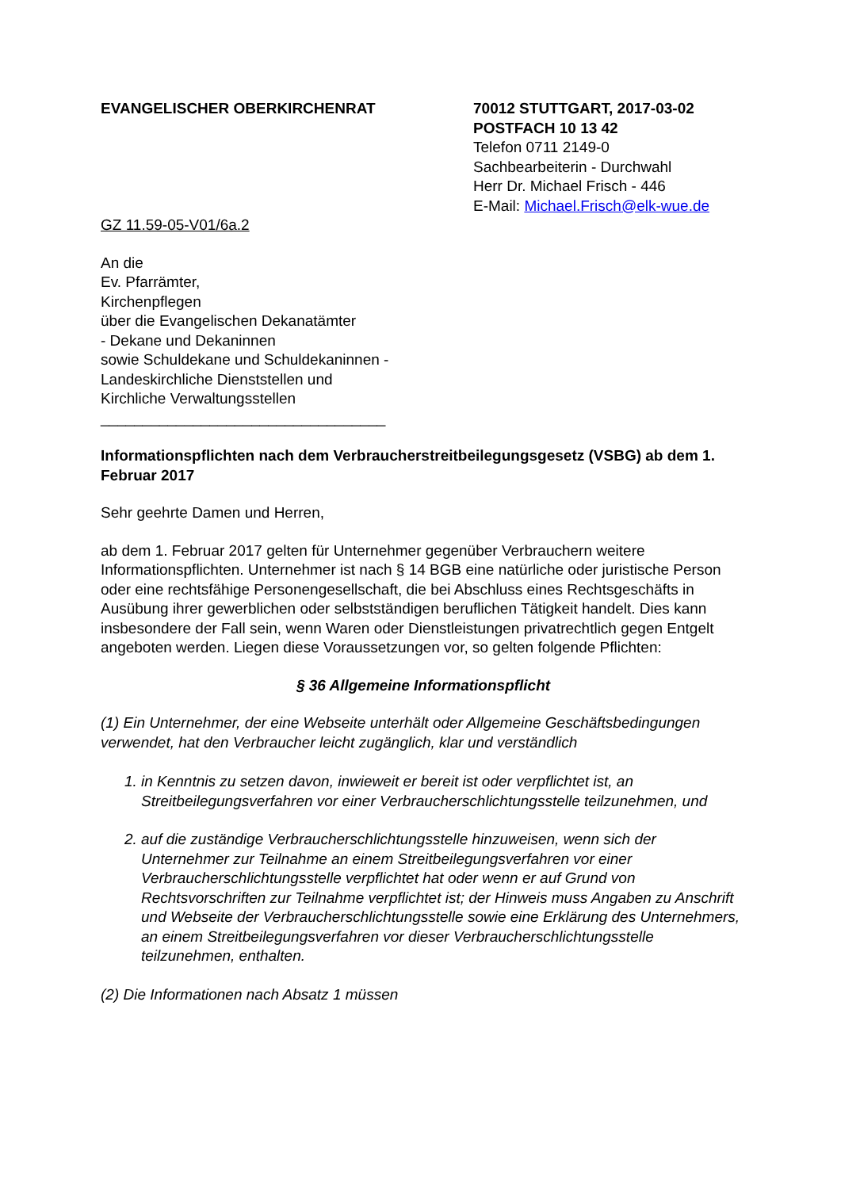EVANGELISCHER OBERKIRCHENRAT 70012 STUTTGART, 2017-03-02
POSTFACH 10 13 42
Telefon 0711 2149-0
Sachbearbeiterin - Durchwahl
Herr Dr. Michael Frisch - 446
E-Mail: Michael.Frisch@elk-wue.de
GZ 11.59-05-V01/6a.2
An die
Ev. Pfarrämter,
Kirchenpflegen
über die Evangelischen Dekanatämter
- Dekane und Dekaninnen
sowie Schuldekane und Schuldekaninnen -
Landeskirchliche Dienststellen und
Kirchliche Verwaltungsstellen
__________________________________
Informationspflichten nach dem Verbraucherstreitbeilegungsgesetz (VSBG) ab dem 1. Februar 2017
Sehr geehrte Damen und Herren,
ab dem 1. Februar 2017 gelten für Unternehmer gegenüber Verbrauchern weitere Informationspflichten. Unternehmer ist nach § 14 BGB eine natürliche oder juristische Person oder eine rechtsfähige Personengesellschaft, die bei Abschluss eines Rechtsgeschäfts in Ausübung ihrer gewerblichen oder selbstständigen beruflichen Tätigkeit handelt. Dies kann insbesondere der Fall sein, wenn Waren oder Dienstleistungen privatrechtlich gegen Entgelt angeboten werden. Liegen diese Voraussetzungen vor, so gelten folgende Pflichten:
§ 36 Allgemeine Informationspflicht
(1) Ein Unternehmer, der eine Webseite unterhält oder Allgemeine Geschäftsbedingungen verwendet, hat den Verbraucher leicht zugänglich, klar und verständlich
1. in Kenntnis zu setzen davon, inwieweit er bereit ist oder verpflichtet ist, an Streitbeilegungsverfahren vor einer Verbraucherschlichtungsstelle teilzunehmen, und
2. auf die zuständige Verbraucherschlichtungsstelle hinzuweisen, wenn sich der Unternehmer zur Teilnahme an einem Streitbeilegungsverfahren vor einer Verbraucherschlichtungsstelle verpflichtet hat oder wenn er auf Grund von Rechtsvorschriften zur Teilnahme verpflichtet ist; der Hinweis muss Angaben zu Anschrift und Webseite der Verbraucherschlichtungsstelle sowie eine Erklärung des Unternehmers, an einem Streitbeilegungsverfahren vor dieser Verbraucherschlichtungsstelle teilzunehmen, enthalten.
(2) Die Informationen nach Absatz 1 müssen